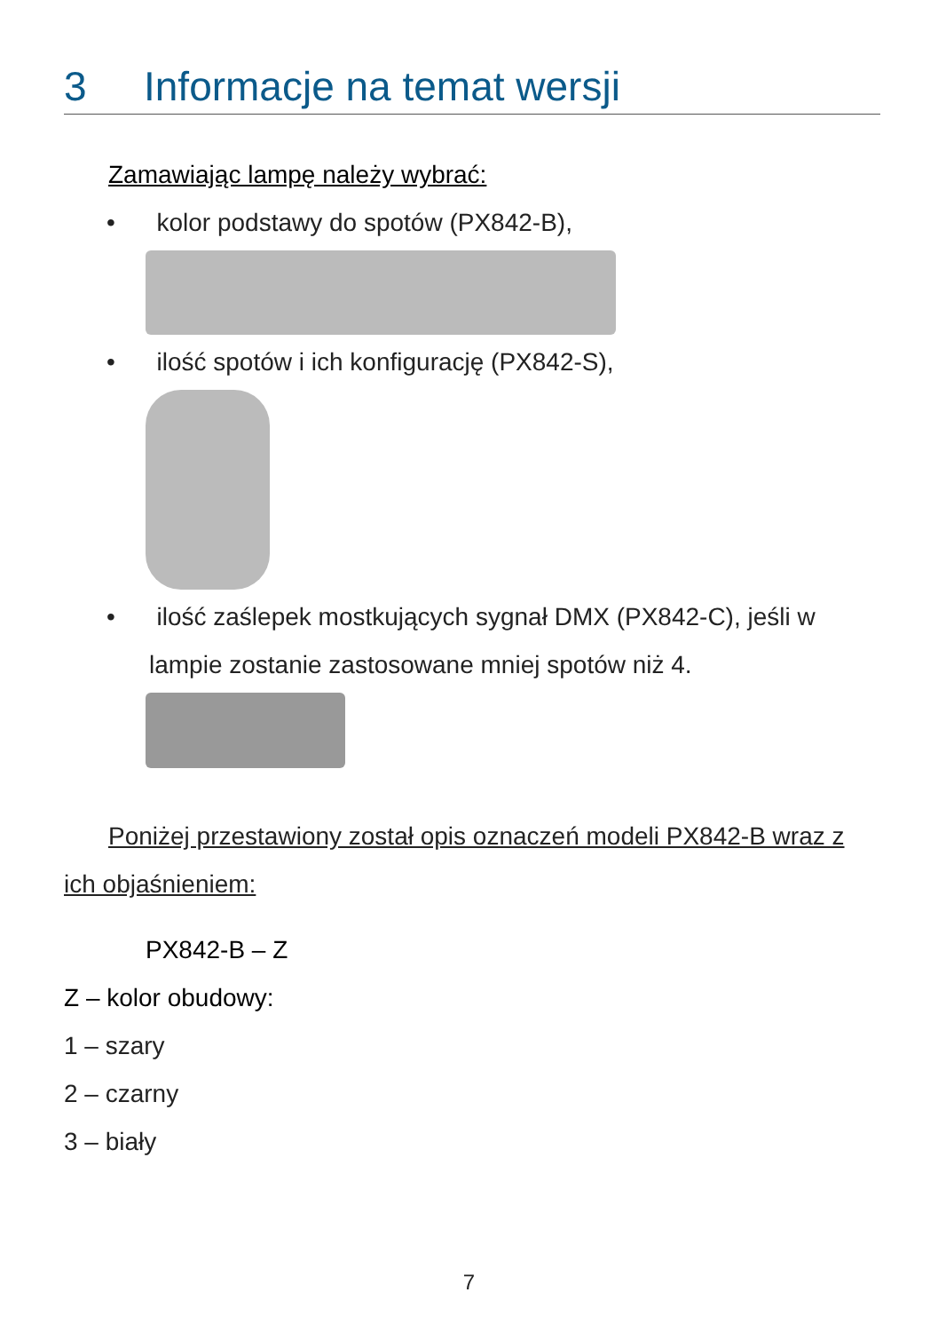3 Informacje na temat wersji
Zamawiając lampę należy wybrać:
• kolor podstawy do spotów (PX842-B),
• ilość spotów i ich konfigurację (PX842-S),
• ilość zaślepek mostkujących sygnał DMX (PX842-C), jeśli w lampie zostanie zastosowane mniej spotów niż 4.
Poniżej przestawiony został opis oznaczeń modeli PX842-B wraz z ich objaśnieniem:
PX842-B – Z
Z – kolor obudowy:
1 – szary
2 – czarny
3 – biały
7